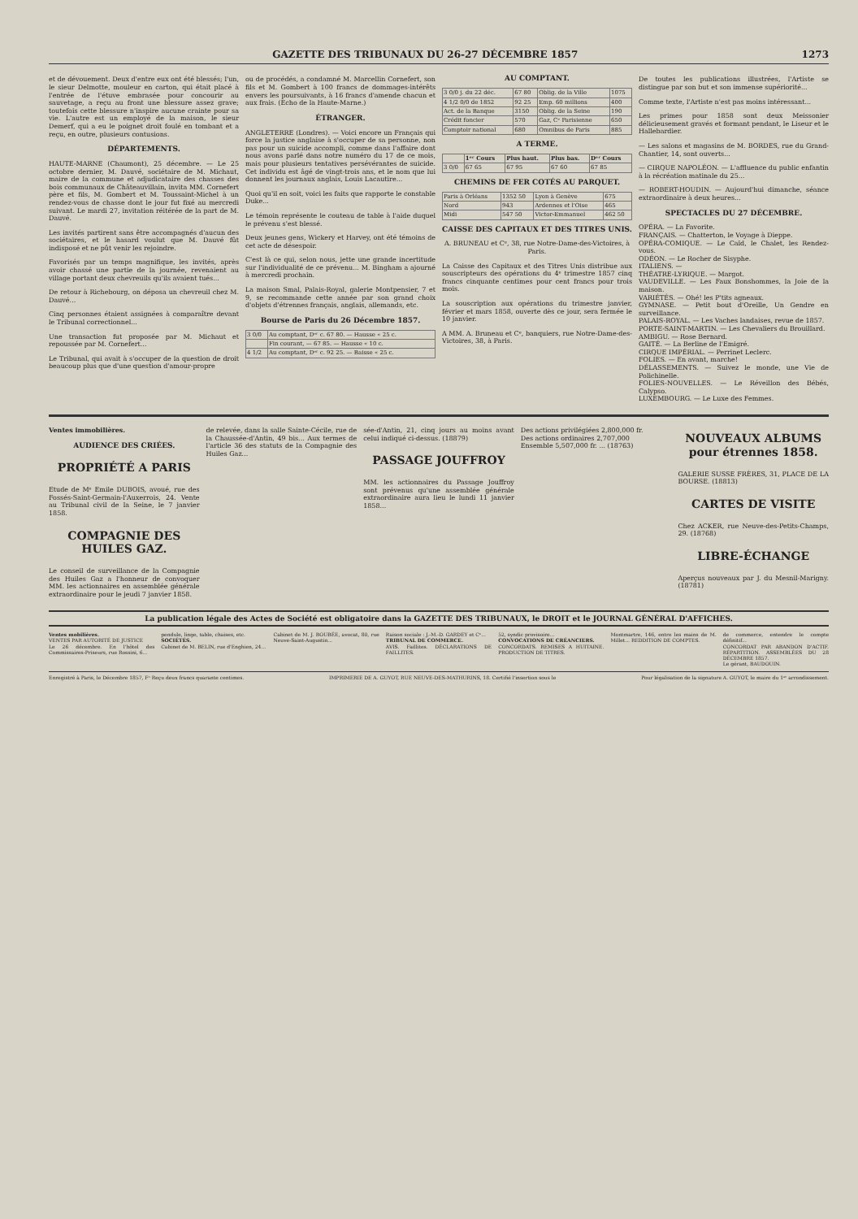GAZETTE DES TRIBUNAUX DU 26-27 DÉCEMBRE 1857 1273
et de dévouement. Deux d'entre eux ont été blessés; l'un, le sieur Delmotte, mouleur en carton, qui était placé à l'entrée de l'étuve embrasée pour concourir au sauvetage, a reçu au front une blessure assez grave; toutefois cette blessure n'inspire aucune crainte pour sa vie. L'autre est un employé de la maison, le sieur Demerf, qui a eu le poignet droit foulé en tombant et a reçu, en outre, plusieurs contusions.
DÉPARTEMENTS.
HAUTE-MARNE (Chaumont), 25 décembre. — Le 25 octobre dernier, M. Dauvé, sociétaire de M. Michaut, maire de la commune et adjudicataire des chasses des bois communaux de Châteauvillain, invita MM. Cornefert père et fils, M. Gombert et M. Toussaint-Michel à un rendez-vous de chasse dont le jour fut fixé au mercredi suivant. Le mardi 27, invitation réitérée de la part de M. Dauvé.
Les invités partirent sans être accompagnés d'aucun des sociétaires, et le hasard voulut que M. Dauvé fût indisposé et ne pût venir les rejoindre.
Favorisés par un temps magnifique, les invités, après avoir chassé une partie de la journée, revenaient au village portant deux chevreuils qu'ils avaient tués...
De retour à Richebourg, on déposa un chevreuil chez M. Dauvé...
Cinq personnes étaient assignées à comparaître devant le Tribunal correctionnel...
Une transaction fut proposée par M. Michaut et repoussée par M. Cornefert...
Le Tribunal, qui avait à s'occuper de la question de droit beaucoup plus que d'une question d'amour-propre
ou de procédés, a condamné M. Marcellin Cornefert, son fils et M. Gombert à 100 francs de dommages-intérêts envers les poursuivants, à 16 francs d'amende chacun et aux frais. (Echo de la Haute-Marne.)
ÉTRANGER.
ANGLETERRE (Londres). — Voici encore un Français qui force la justice anglaise à s'occuper de sa personne, non pas pour un suicide accompli, comme dans l'affaire dont nous avons parlé dans notre numéro du 17 de ce mois, mais pour plusieurs tentatives persévérantes de suicide. Cet individu est âgé de vingt-trois ans, et le nom que lui donnent les journaux anglais, Louis Lacautire...
Quoi qu'il en soit, voici les faits que rapporte le constable Duke...
Le témoin représente le couteau de table à l'aide duquel le prévenu s'est blessé.
Deux jeunes gens, Wickery et Harvey, ont été témoins de cet acte de désespoir.
C'est là ce qui, selon nous, jette une grande incertitude sur l'individualité de ce prévenu... M. Bingham a ajourné à mercredi prochain.
La maison Smal, Palais-Royal, galerie Montpensier, 7 et 9, se recommande cette année par son grand choix d'objets d'étrennes français, anglais, allemands, etc.
Bourse de Paris du 26 Décembre 1857.
| 3 0/0 | Au comptant, Dᵉʳ c. 67 80. — Hausse « 25 c. |
| | Fin courant, — 67 85. — Hausse « 10 c. |
| 4 1/2 | Au comptant, Dᵉʳ c. 92 25. — Baisse « 25 c. |
AU COMPTANT.
| 3 0/0 j. du 22 déc. | 67 80 | Oblig. de la Ville | 1075 |
| 4 1/2 0/0 de 1852 | 92 25 | Emp. 60 millions | 400 |
| Act. de la Banque | 3150 | Oblig. de la Seine | 190 |
| Crédit foncier | 570 | Gaz, Cᵉ Parisienne | 650 |
| Comptoir national | 680 | Omnibus de Paris | 885 |
A TERME.
| | 1ᵉʳ Cours | Plus haut. | Plus bas. | Dᵉʳ Cours |
| --- | --- | --- | --- | --- |
| 3 0/0 | 67 65 | 67 95 | 67 60 | 67 85 |
CHEMINS DE FER COTÉS AU PARQUET.
| Paris à Orléans | 1352 50 | Lyon à Genève | 675 |
| Nord | 943 | Ardennes et l'Oise | 465 |
| Midi | 547 50 | Victor-Emmanuel | 462 50 |
CAISSE DES CAPITAUX ET DES TITRES UNIS.
A. BRUNEAU et Cᵉ, 38, rue Notre-Dame-des-Victoires, à Paris.
La Caisse des Capitaux et des Titres Unis distribue aux souscripteurs des opérations du 4ᵉ trimestre 1857 cinq francs cinquante centimes pour cent francs pour trois mois.
La souscription aux opérations du trimestre janvier, février et mars 1858, ouverte dès ce jour, sera fermée le 10 janvier.
A MM. A. Bruneau et Cᵉ, banquiers, rue Notre-Dame-des-Victoires, 38, à Paris.
De toutes les publications illustrées, l'Artiste se distingue par son but et son immense supériorité...
Comme texte, l'Artiste n'est pas moins intéressant...
Les primes pour 1858 sont deux Meissonier délicieusement gravés et formant pendant, le Liseur et le Hallebardier.
— Les salons et magasins de M. BORDES, rue du Grand-Chantier, 14, sont ouverts...
— CIRQUE NAPOLÉON. — L'affluence du public enfantin à la récréation matinale du 25...
— ROBERT-HOUDIN. — Aujourd'hui dimanche, séance extraordinaire à deux heures...
SPECTACLES DU 27 DÉCEMBRE.
OPÉRA. — La Favorite.
FRANÇAIS. — Chatterton, le Voyage à Dieppe.
OPÉRA-COMIQUE. — Le Caïd, le Chalet, les Rendez-vous.
ODÉON. — Le Rocher de Sisyphe.
ITALIENS. —
THÉATRE-LYRIQUE. — Margot.
VAUDEVILLE. — Les Faux Bonshommes, la Joie de la maison.
VARIÉTÉS. — Ohé! les P'tits agneaux.
GYMNASE. — Petit bout d'Oreille, Un Gendre en surveillance.
PALAIS-ROYAL. — Les Vaches landaises, revue de 1857.
PORTE-SAINT-MARTIN. — Les Chevaliers du Brouillard.
AMBIGU. — Rose Bernard.
GAITÉ. — La Berline de l'Emigré.
CIRQUE IMPÉRIAL. — Perrinet Leclerc.
FOLIES. — En avant, marche!
DÉLASSEMENTS. — Suivez le monde, une Vie de Polichinelle.
FOLIES-NOUVELLES. — Le Réveillon des Bébés, Calypso.
LUXEMBOURG. — Le Luxe des Femmes.
Ventes immobilières.
AUDIENCE DES CRIÉES.
PROPRIÉTÉ A PARIS
Etude de Mᵉ Emile DUBOIS, avoué, rue des Fossés-Saint-Germain-l'Auxerrois, 24. Vente au Tribunal civil de la Seine, le 7 janvier 1858.
COMPAGNIE DES HUILES GAZ.
Le conseil de surveillance de la Compagnie des Huiles Gaz a l'honneur de convoquer MM. les actionnaires en assemblée générale extraordinaire pour le jeudi 7 janvier 1858.
de relevée, dans la salle Sainte-Cécile, rue de la Chaussée-d'Antin, 49 bis... Aux termes de l'article 36 des statuts de la Compagnie des Huiles Gaz...
sée-d'Antin, 21, cinq jours au moins avant celui indiqué ci-dessus. (18879)
PASSAGE JOUFFROY
MM. les actionnaires du Passage Jouffroy sont prévenus qu'une assemblée générale extraordinaire aura lieu le lundi 11 janvier 1858...
Des actions privilégiées 2,800,000 fr.
Des actions ordinaires 2,707,000
Ensemble 5,507,000 fr. ... (18763)
NOUVEAUX ALBUMS pour étrennes 1858.
GALERIE SUSSE FRÈRES, 31, PLACE DE LA BOURSE. (18813)
CARTES DE VISITE
Chez ACKER, rue Neuve-des-Petits-Champs, 29. (18768)
LIBRE-ÉCHANGE
Aperçus nouveaux par J. du Mesnil-Marigny. (18781)
La publication légale des Actes de Société est obligatoire dans la GAZETTE DES TRIBUNAUX, le DROIT et le JOURNAL GÉNÉRAL D'AFFICHES.
Ventes mobilières.
VENTES PAR AUTORITÉ DE JUSTICE
Le 26 décembre. En l'hôtel des Commissaires-Priseurs, rue Rossini, 6...
pendule, linge, table, chaises, etc.
SOCIÉTÉS.
Cabinet de M. BELIN, rue d'Enghien, 24...
Cabinet de M. J. BOUBÉE, avocat, 80, rue Neuve-Saint-Augustin...
Raison sociale : J.-M.-D. GARDEY et Cᵉ...
TRIBUNAL DE COMMERCE.
AVIS. Faillites. DÉCLARATIONS DE FAILLITES.
52, syndic provisoire...
CONVOCATIONS DE CRÉANCIERS.
CONCORDATS. REMISES A HUITAINE. PRODUCTION DE TITRES.
Montmartre, 146, entre les mains de M. Millet... REDDITION DE COMPTES.
de commerce, entendre le compte définitif...
CONCORDAT PAR ABANDON D'ACTIF. RÉPARTITION. ASSEMBLÉES DU 28 DÉCEMBRE 1857.
Le gérant, BAUDOUIN.
Enregistré à Paris, le Décembre 1857, Fᵒ Reçu deux francs quarante centimes. IMPRIMERIE DE A. GUYOT, RUE NEUVE-DES-MATHURINS, 18. Certifié l'insertion sous le Pour légalisation de la signature A. GUYOT, le maire du 1ᵉʳ arrondissement.